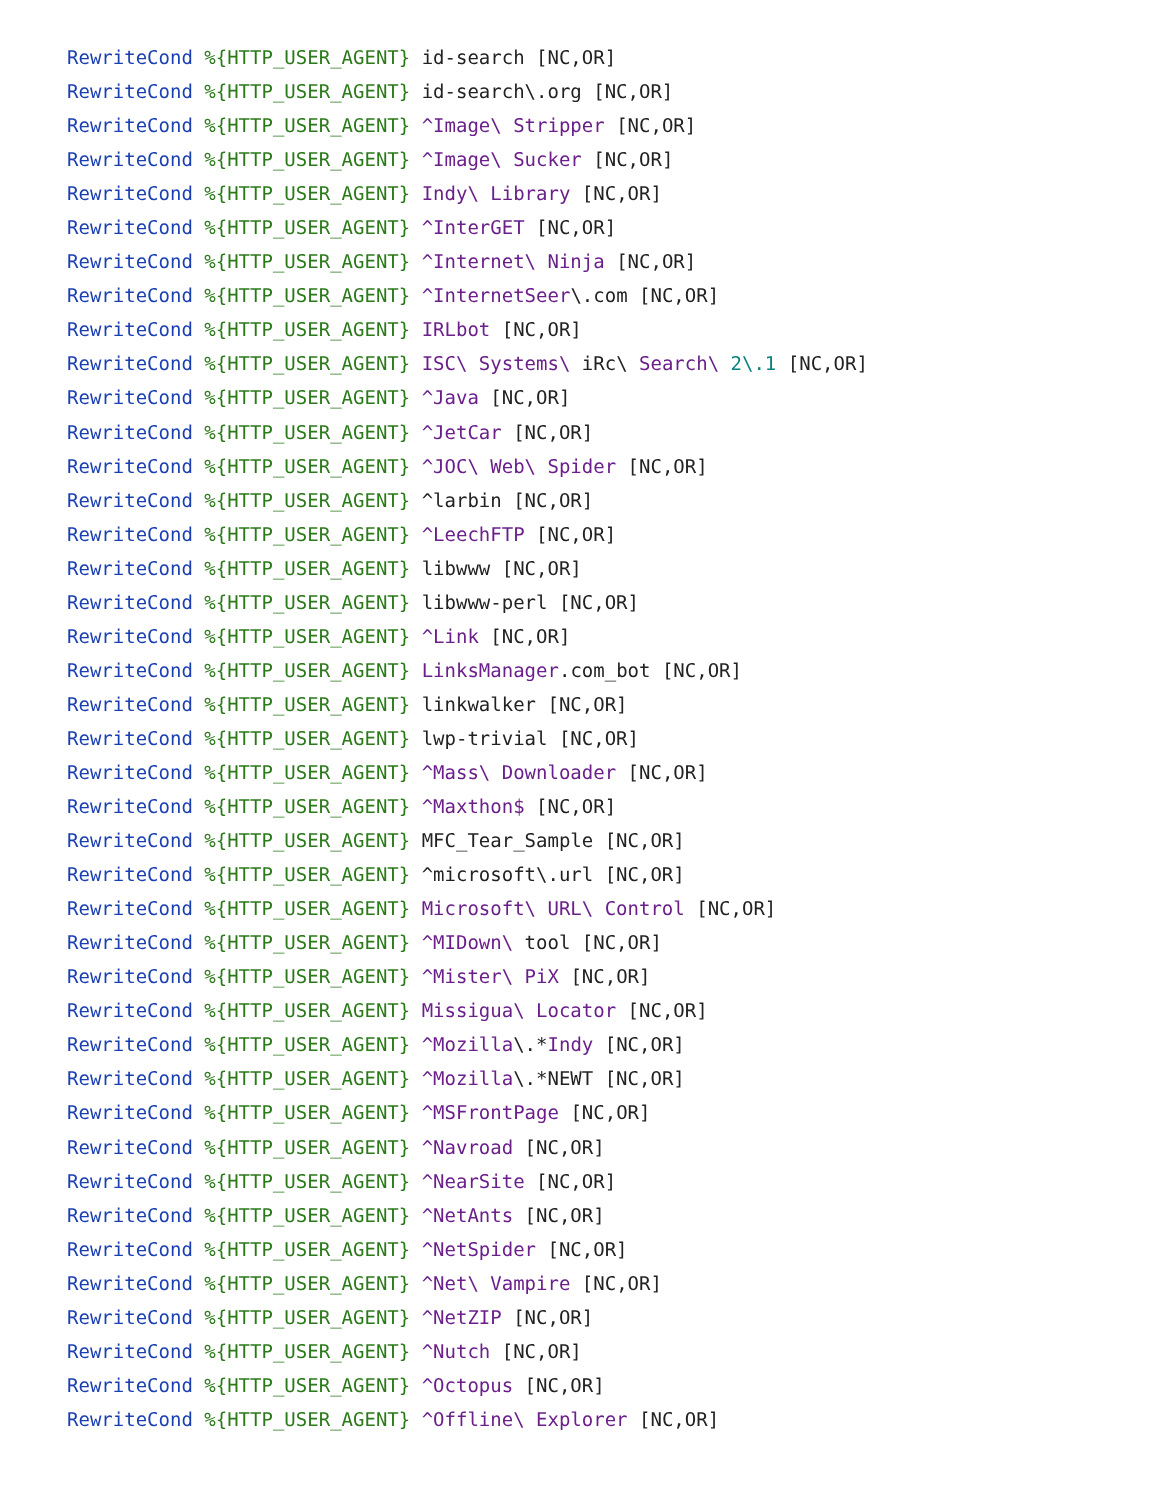RewriteCond %{HTTP_USER_AGENT} id-search [NC,OR]
RewriteCond %{HTTP_USER_AGENT} id-search\.org [NC,OR]
RewriteCond %{HTTP_USER_AGENT} ^Image\ Stripper [NC,OR]
RewriteCond %{HTTP_USER_AGENT} ^Image\ Sucker [NC,OR]
RewriteCond %{HTTP_USER_AGENT} Indy\ Library [NC,OR]
RewriteCond %{HTTP_USER_AGENT} ^InterGET [NC,OR]
RewriteCond %{HTTP_USER_AGENT} ^Internet\ Ninja [NC,OR]
RewriteCond %{HTTP_USER_AGENT} ^InternetSeer\.com [NC,OR]
RewriteCond %{HTTP_USER_AGENT} IRLbot [NC,OR]
RewriteCond %{HTTP_USER_AGENT} ISC\ Systems\ iRc\ Search\ 2\.1 [NC,OR]
RewriteCond %{HTTP_USER_AGENT} ^Java [NC,OR]
RewriteCond %{HTTP_USER_AGENT} ^JetCar [NC,OR]
RewriteCond %{HTTP_USER_AGENT} ^JOC\ Web\ Spider [NC,OR]
RewriteCond %{HTTP_USER_AGENT} ^larbin [NC,OR]
RewriteCond %{HTTP_USER_AGENT} ^LeechFTP [NC,OR]
RewriteCond %{HTTP_USER_AGENT} libwww [NC,OR]
RewriteCond %{HTTP_USER_AGENT} libwww-perl [NC,OR]
RewriteCond %{HTTP_USER_AGENT} ^Link [NC,OR]
RewriteCond %{HTTP_USER_AGENT} LinksManager.com_bot [NC,OR]
RewriteCond %{HTTP_USER_AGENT} linkwalker [NC,OR]
RewriteCond %{HTTP_USER_AGENT} lwp-trivial [NC,OR]
RewriteCond %{HTTP_USER_AGENT} ^Mass\ Downloader [NC,OR]
RewriteCond %{HTTP_USER_AGENT} ^Maxthon$ [NC,OR]
RewriteCond %{HTTP_USER_AGENT} MFC_Tear_Sample [NC,OR]
RewriteCond %{HTTP_USER_AGENT} ^microsoft\.url [NC,OR]
RewriteCond %{HTTP_USER_AGENT} Microsoft\ URL\ Control [NC,OR]
RewriteCond %{HTTP_USER_AGENT} ^MIDown\ tool [NC,OR]
RewriteCond %{HTTP_USER_AGENT} ^Mister\ PiX [NC,OR]
RewriteCond %{HTTP_USER_AGENT} Missigua\ Locator [NC,OR]
RewriteCond %{HTTP_USER_AGENT} ^Mozilla\.*Indy [NC,OR]
RewriteCond %{HTTP_USER_AGENT} ^Mozilla\.*NEWT [NC,OR]
RewriteCond %{HTTP_USER_AGENT} ^MSFrontPage [NC,OR]
RewriteCond %{HTTP_USER_AGENT} ^Navroad [NC,OR]
RewriteCond %{HTTP_USER_AGENT} ^NearSite [NC,OR]
RewriteCond %{HTTP_USER_AGENT} ^NetAnts [NC,OR]
RewriteCond %{HTTP_USER_AGENT} ^NetSpider [NC,OR]
RewriteCond %{HTTP_USER_AGENT} ^Net\ Vampire [NC,OR]
RewriteCond %{HTTP_USER_AGENT} ^NetZIP [NC,OR]
RewriteCond %{HTTP_USER_AGENT} ^Nutch [NC,OR]
RewriteCond %{HTTP_USER_AGENT} ^Octopus [NC,OR]
RewriteCond %{HTTP_USER_AGENT} ^Offline\ Explorer [NC,OR]